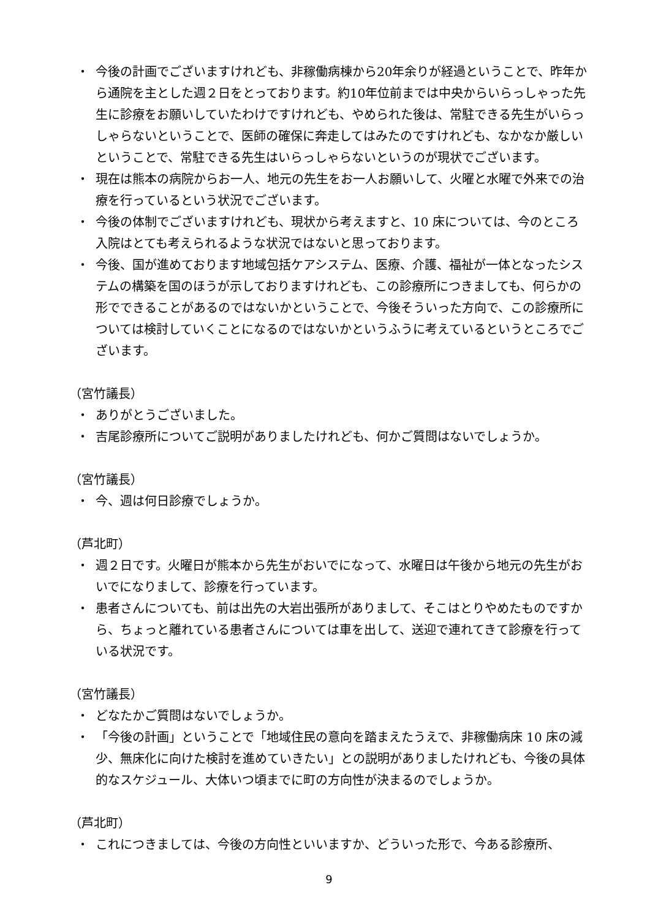・ 今後の計画でございますけれども、非稼働病棟から20年余りが経過ということで、昨年から通院を主とした週２日をとっております。約10年位前までは中央からいらっしゃった先生に診療をお願いしていたわけですけれども、やめられた後は、常駐できる先生がいらっしゃらないということで、医師の確保に奔走してはみたのですけれども、なかなか厳しいということで、常駐できる先生はいらっしゃらないというのが現状でございます。
・ 現在は熊本の病院からお一人、地元の先生をお一人お願いして、火曜と水曜で外来での治療を行っているという状況でございます。
・ 今後の体制でございますけれども、現状から考えますと、10 床については、今のところ入院はとても考えられるような状況ではないと思っております。
・ 今後、国が進めております地域包括ケアシステム、医療、介護、福祉が一体となったシステムの構築を国のほうが示しておりますけれども、この診療所につきましても、何らかの形でできることがあるのではないかということで、今後そういった方向で、この診療所については検討していくことになるのではないかというふうに考えているというところでございます。
（宮竹議長）
・ ありがとうございました。
・ 吉尾診療所についてご説明がありましたけれども、何かご質問はないでしょうか。
（宮竹議長）
・ 今、週は何日診療でしょうか。
（芦北町）
・ 週２日です。火曜日が熊本から先生がおいでになって、水曜日は午後から地元の先生がおいでになりまして、診療を行っています。
・ 患者さんについても、前は出先の大岩出張所がありまして、そこはとりやめたものですから、ちょっと離れている患者さんについては車を出して、送迎で連れてきて診療を行っている状況です。
（宮竹議長）
・ どなたかご質問はないでしょうか。
・ 「今後の計画」ということで「地域住民の意向を踏まえたうえで、非稼働病床 10 床の減少、無床化に向けた検討を進めていきたい」との説明がありましたけれども、今後の具体的なスケジュール、大体いつ頃までに町の方向性が決まるのでしょうか。
（芦北町）
・ これにつきましては、今後の方向性といいますか、どういった形で、今ある診療所、
9